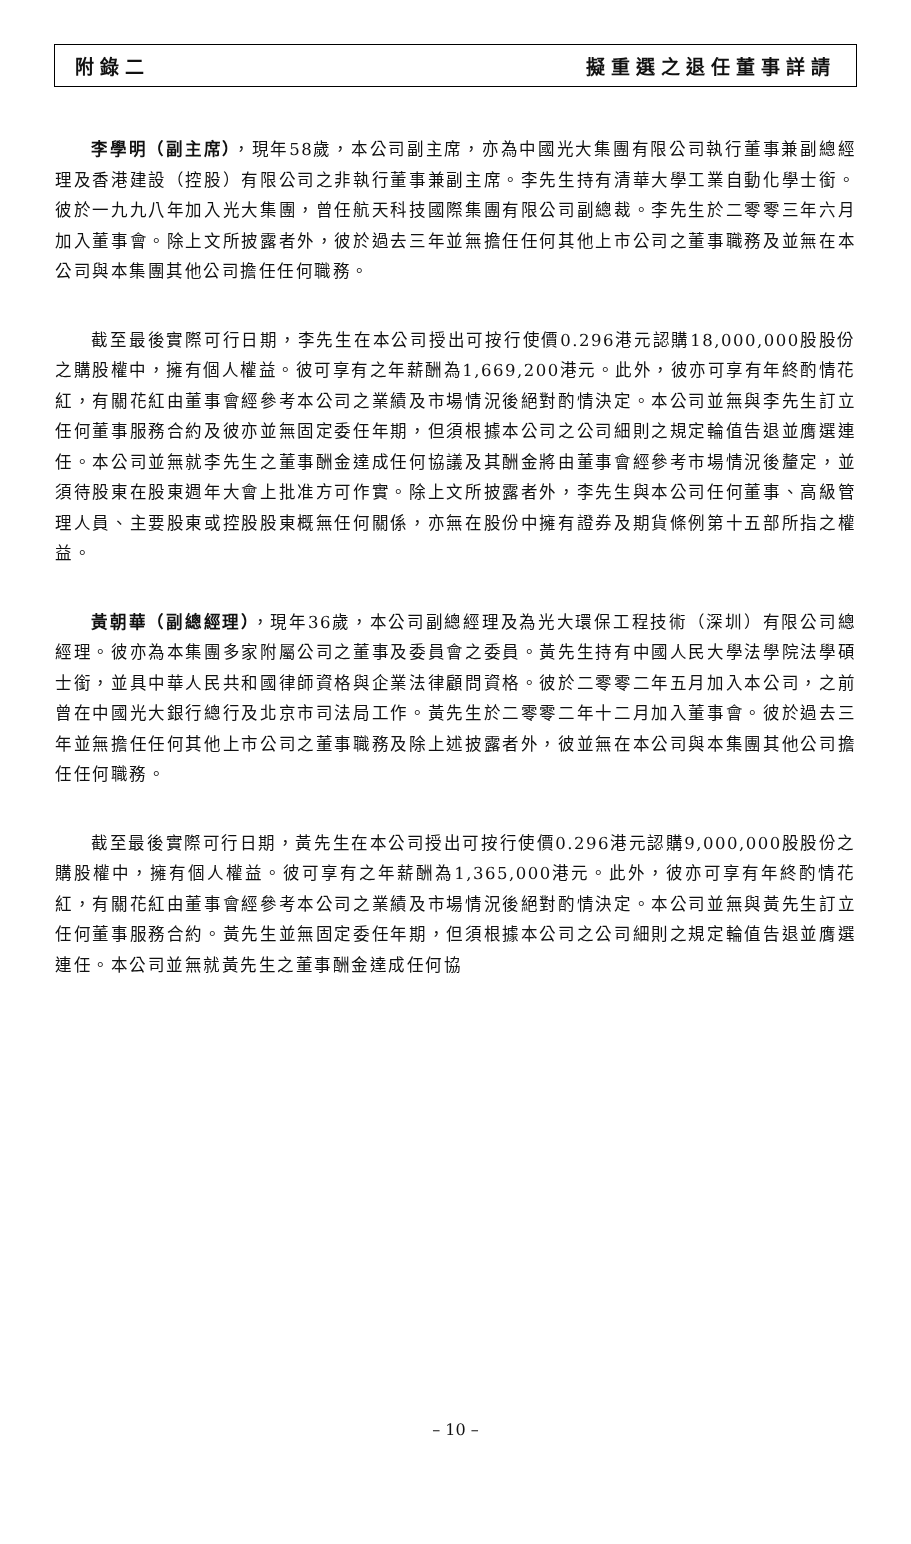附錄二 擬重選之退任董事詳請
李學明（副主席），現年58歲，本公司副主席，亦為中國光大集團有限公司執行董事兼副總經理及香港建設（控股）有限公司之非執行董事兼副主席。李先生持有清華大學工業自動化學士銜。彼於一九九八年加入光大集團，曾任航天科技國際集團有限公司副總裁。李先生於二零零三年六月加入董事會。除上文所披露者外，彼於過去三年並無擔任任何其他上市公司之董事職務及並無在本公司與本集團其他公司擔任任何職務。
截至最後實際可行日期，李先生在本公司授出可按行使價0.296港元認購18,000,000股股份之購股權中，擁有個人權益。彼可享有之年薪酬為1,669,200港元。此外，彼亦可享有年終酌情花紅，有關花紅由董事會經參考本公司之業績及市場情況後絕對酌情決定。本公司並無與李先生訂立任何董事服務合約及彼亦並無固定委任年期，但須根據本公司之公司細則之規定輪值告退並膺選連任。本公司並無就李先生之董事酬金達成任何協議及其酬金將由董事會經參考市場情況後釐定，並須待股東在股東週年大會上批准方可作實。除上文所披露者外，李先生與本公司任何董事、高級管理人員、主要股東或控股股東概無任何關係，亦無在股份中擁有證券及期貨條例第十五部所指之權益。
黃朝華（副總經理），現年36歲，本公司副總經理及為光大環保工程技術（深圳）有限公司總經理。彼亦為本集團多家附屬公司之董事及委員會之委員。黃先生持有中國人民大學法學院法學碩士銜，並具中華人民共和國律師資格與企業法律顧問資格。彼於二零零二年五月加入本公司，之前曾在中國光大銀行總行及北京市司法局工作。黃先生於二零零二年十二月加入董事會。彼於過去三年並無擔任任何其他上市公司之董事職務及除上述披露者外，彼並無在本公司與本集團其他公司擔任任何職務。
截至最後實際可行日期，黃先生在本公司授出可按行使價0.296港元認購9,000,000股股份之購股權中，擁有個人權益。彼可享有之年薪酬為1,365,000港元。此外，彼亦可享有年終酌情花紅，有關花紅由董事會經參考本公司之業績及市場情況後絕對酌情決定。本公司並無與黃先生訂立任何董事服務合約。黃先生並無固定委任年期，但須根據本公司之公司細則之規定輪值告退並膺選連任。本公司並無就黃先生之董事酬金達成任何協
– 10 –